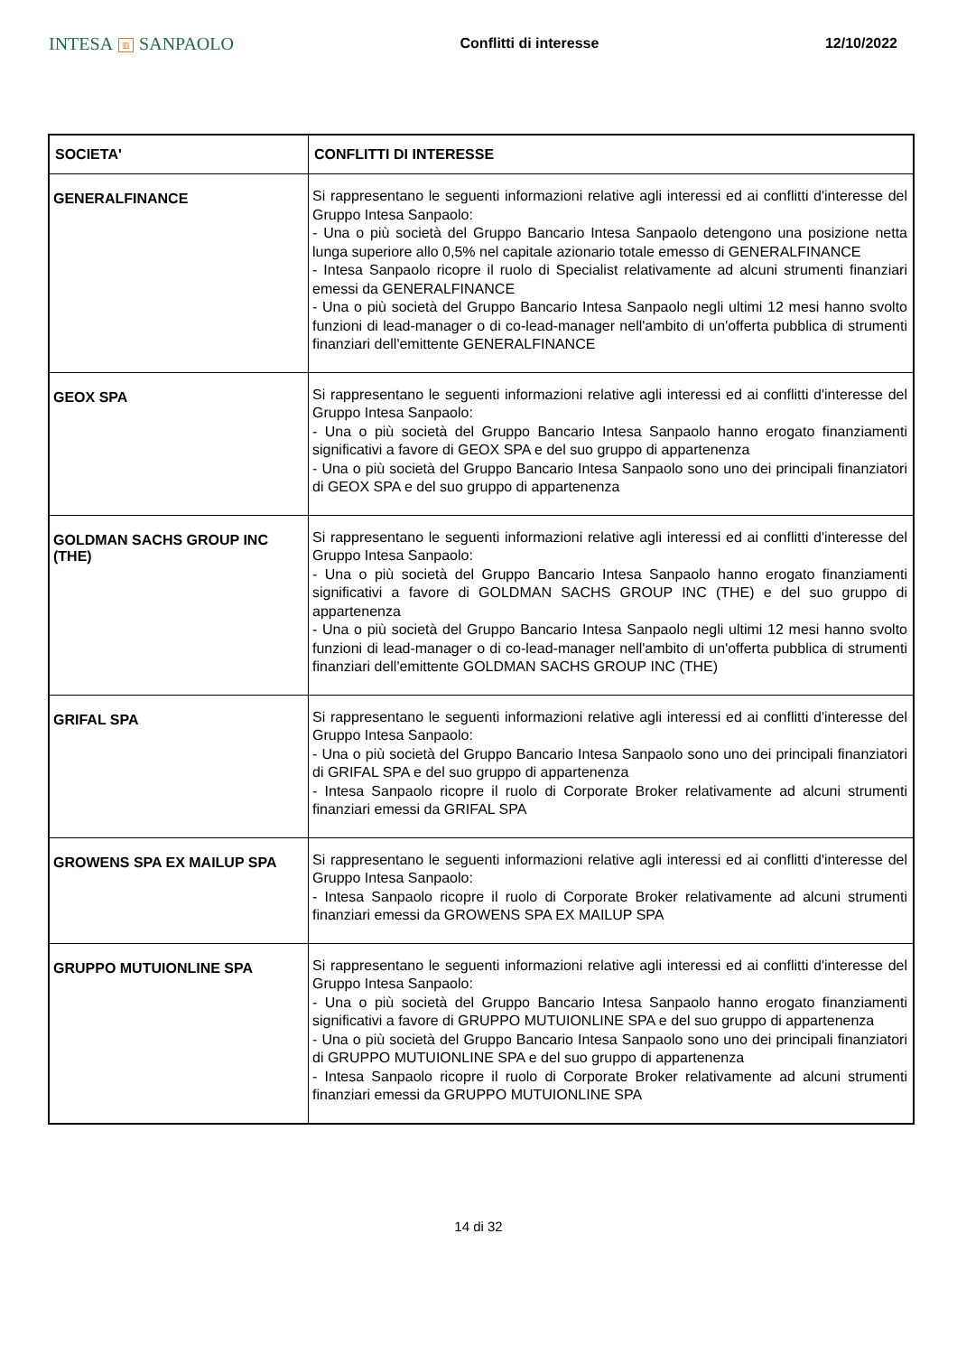INTESA ▥ SANPAOLO
Conflitti di interesse 12/10/2022
| SOCIETA' | CONFLITTI DI INTERESSE |
| --- | --- |
| GENERALFINANCE | Si rappresentano le seguenti informazioni relative agli interessi ed ai conflitti d'interesse del Gruppo Intesa Sanpaolo: - Una o più società del Gruppo Bancario Intesa Sanpaolo detengono una posizione netta lunga superiore allo 0,5% nel capitale azionario totale emesso di GENERALFINANCE - Intesa Sanpaolo ricopre il ruolo di Specialist relativamente ad alcuni strumenti finanziari emessi da GENERALFINANCE - Una o più società del Gruppo Bancario Intesa Sanpaolo negli ultimi 12 mesi hanno svolto funzioni di lead-manager o di co-lead-manager nell'ambito di un'offerta pubblica di strumenti finanziari dell'emittente GENERALFINANCE |
| GEOX SPA | Si rappresentano le seguenti informazioni relative agli interessi ed ai conflitti d'interesse del Gruppo Intesa Sanpaolo: - Una o più società del Gruppo Bancario Intesa Sanpaolo hanno erogato finanziamenti significativi a favore di GEOX SPA e del suo gruppo di appartenenza - Una o più società del Gruppo Bancario Intesa Sanpaolo sono uno dei principali finanziatori di GEOX SPA e del suo gruppo di appartenenza |
| GOLDMAN SACHS GROUP INC (THE) | Si rappresentano le seguenti informazioni relative agli interessi ed ai conflitti d'interesse del Gruppo Intesa Sanpaolo: - Una o più società del Gruppo Bancario Intesa Sanpaolo hanno erogato finanziamenti significativi a favore di GOLDMAN SACHS GROUP INC (THE) e del suo gruppo di appartenenza - Una o più società del Gruppo Bancario Intesa Sanpaolo negli ultimi 12 mesi hanno svolto funzioni di lead-manager o di co-lead-manager nell'ambito di un'offerta pubblica di strumenti finanziari dell'emittente GOLDMAN SACHS GROUP INC (THE) |
| GRIFAL SPA | Si rappresentano le seguenti informazioni relative agli interessi ed ai conflitti d'interesse del Gruppo Intesa Sanpaolo: - Una o più società del Gruppo Bancario Intesa Sanpaolo sono uno dei principali finanziatori di GRIFAL SPA e del suo gruppo di appartenenza - Intesa Sanpaolo ricopre il ruolo di Corporate Broker relativamente ad alcuni strumenti finanziari emessi da GRIFAL SPA |
| GROWENS SPA EX MAILUP SPA | Si rappresentano le seguenti informazioni relative agli interessi ed ai conflitti d'interesse del Gruppo Intesa Sanpaolo: - Intesa Sanpaolo ricopre il ruolo di Corporate Broker relativamente ad alcuni strumenti finanziari emessi da GROWENS SPA EX MAILUP SPA |
| GRUPPO MUTUIONLINE SPA | Si rappresentano le seguenti informazioni relative agli interessi ed ai conflitti d'interesse del Gruppo Intesa Sanpaolo: - Una o più società del Gruppo Bancario Intesa Sanpaolo hanno erogato finanziamenti significativi a favore di GRUPPO MUTUIONLINE SPA e del suo gruppo di appartenenza - Una o più società del Gruppo Bancario Intesa Sanpaolo sono uno dei principali finanziatori di GRUPPO MUTUIONLINE SPA e del suo gruppo di appartenenza - Intesa Sanpaolo ricopre il ruolo di Corporate Broker relativamente ad alcuni strumenti finanziari emessi da GRUPPO MUTUIONLINE SPA |
14 di 32